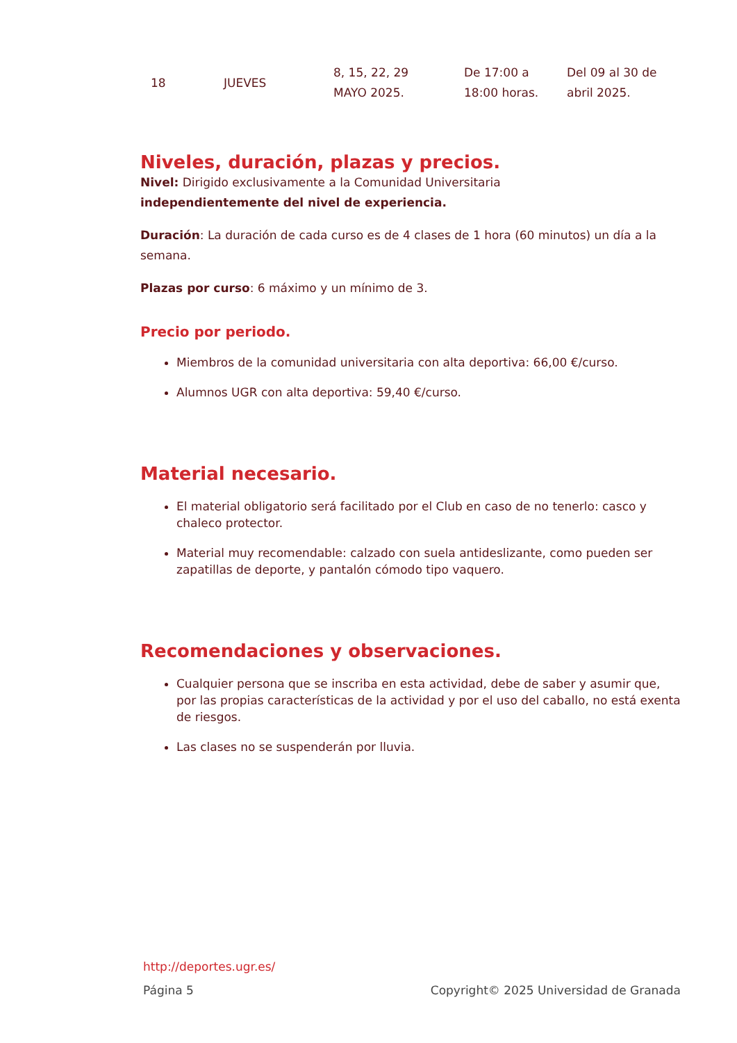| 18 | JUEVES | 8, 15, 22, 29 MAYO 2025. | De 17:00 a 18:00 horas. | Del 09 al 30 de abril 2025. |
Niveles, duración, plazas y precios.
Nivel: Dirigido exclusivamente a la Comunidad Universitaria
independientemente del nivel de experiencia.
Duración: La duración de cada curso es de 4 clases de 1 hora (60 minutos) un día a la semana.
Plazas por curso: 6 máximo y un mínimo de 3.
Precio por periodo.
Miembros de la comunidad universitaria con alta deportiva: 66,00 €/curso.
Alumnos UGR con alta deportiva: 59,40 €/curso.
Material necesario.
El material obligatorio será facilitado por el Club en caso de no tenerlo: casco y chaleco protector.
Material muy recomendable: calzado con suela antideslizante, como pueden ser zapatillas de deporte, y pantalón cómodo tipo vaquero.
Recomendaciones y observaciones.
Cualquier persona que se inscriba en esta actividad, debe de saber y asumir que, por las propias características de la actividad y por el uso del caballo, no está exenta de riesgos.
Las clases no se suspenderán por lluvia.
http://deportes.ugr.es/
Página 5 Copyright© 2025 Universidad de Granada